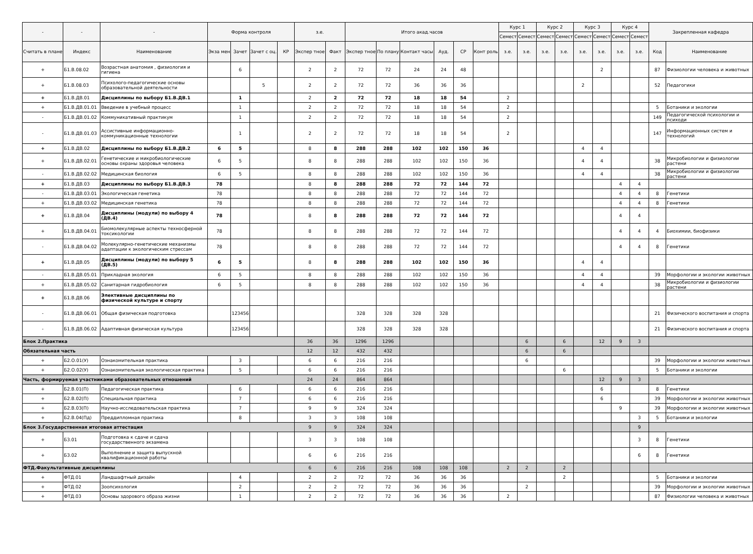| - | - | - | Форма контроля | | | | з.е. | | Итого акад.часов | | | | | | Курс 1 | | Курс 2 | | Курс 3 | | Курс 4 | | Закрепленная кафедра | |
| --- | --- | --- | --- | --- | --- | --- | --- | --- | --- | --- | --- | --- | --- | --- | --- | --- | --- | --- | --- | --- | --- | --- | --- | --- |
| | | | | | | | | | | | | | | | Семест | Семест | Семест | Семест | Семест | Семест | Семест | Семест | | |
| Считать в плане | Индекс | Наименование | Экза мен | Зачет | Зачет с оц. | КР | Экспер тное | Факт | Экспер тное | По плану | Контакт часы | Ауд. | СР | Конт роль | з.е. | з.е. | з.е. | з.е. | з.е. | з.е. | з.е. | з.е. | Код | Наименование |
| + | Б1.В.08.02 | Возрастная анатомия , физиология и гигиена | | 6 | | | 2 | 2 | 72 | 72 | 24 | 24 | 48 | | | | | | | 2 | | | 87 | Физиологии человека и животных |
| + | Б1.В.08.03 | Психолого-педагогические основы образовательной деятельности | | | 5 | | 2 | 2 | 72 | 72 | 36 | 36 | 36 | | | | | | 2 | | | | 52 | Педагогики |
| + | Б1.В.ДВ.01 | Дисциплины по выбору Б1.В.ДВ.1 | | 1 | | | 2 | 2 | 72 | 72 | 18 | 18 | 54 | | 2 | | | | | | | | | |
| + | Б1.В.ДВ.01.01 | Введение в учебный процесс | | 1 | | | 2 | 2 | 72 | 72 | 18 | 18 | 54 | | 2 | | | | | | | | 5 | Ботаники и экологии |
| - | Б1.В.ДВ.01.02 | Коммуникативный практикум | | 1 | | | 2 | 2 | 72 | 72 | 18 | 18 | 54 | | 2 | | | | | | | | 149 | Педагогической психологии и психоди |
| - | Б1.В.ДВ.01.03 | Ассистивные информационно-коммуникационные технологии | | 1 | | | 2 | 2 | 72 | 72 | 18 | 18 | 54 | | 2 | | | | | | | | 147 | Информационных систем и технологий |
| + | Б1.В.ДВ.02 | Дисциплины по выбору Б1.В.ДВ.2 | 6 | 5 | | | 8 | 8 | 288 | 288 | 102 | 102 | 150 | 36 | | | | | 4 | 4 | | | | |
| + | Б1.В.ДВ.02.01 | Генетические и микробиологические основы охраны здоровья человека | 6 | 5 | | | 8 | 8 | 288 | 288 | 102 | 102 | 150 | 36 | | | | | 4 | 4 | | | 38 | Микробиологии и физиологии растени |
| - | Б1.В.ДВ.02.02 | Медицинская биология | 6 | 5 | | | 8 | 8 | 288 | 288 | 102 | 102 | 150 | 36 | | | | | 4 | 4 | | | 38 | Микробиологии и физиологии растени |
| + | Б1.В.ДВ.03 | Дисциплины по выбору Б1.В.ДВ.3 | 78 | | | | 8 | 8 | 288 | 288 | 72 | 72 | 144 | 72 | | | | | | | 4 | 4 | | |
| - | Б1.В.ДВ.03.01 | Экологическая генетика | 78 | | | | 8 | 8 | 288 | 288 | 72 | 72 | 144 | 72 | | | | | | | 4 | 4 | 8 | Генетики |
| + | Б1.В.ДВ.03.02 | Медицинская генетика | 78 | | | | 8 | 8 | 288 | 288 | 72 | 72 | 144 | 72 | | | | | | | 4 | 4 | 8 | Генетики |
| + | Б1.В.ДВ.04 | Дисциплины (модули) по выбору 4 (ДВ.4) | 78 | | | | 8 | 8 | 288 | 288 | 72 | 72 | 144 | 72 | | | | | | | 4 | 4 | | |
| + | Б1.В.ДВ.04.01 | Биомолекулярные аспекты техносферной токсикологии | 78 | | | | 8 | 8 | 288 | 288 | 72 | 72 | 144 | 72 | | | | | | | 4 | 4 | 4 | Биохимии, биофизики |
| - | Б1.В.ДВ.04.02 | Молекулярно-генетические механизмы адаптации к экологическим стрессам | 78 | | | | 8 | 8 | 288 | 288 | 72 | 72 | 144 | 72 | | | | | | | 4 | 4 | 8 | Генетики |
| + | Б1.В.ДВ.05 | Дисциплины (модули) по выбору 5 (ДВ.5) | 6 | 5 | | | 8 | 8 | 288 | 288 | 102 | 102 | 150 | 36 | | | | | 4 | 4 | | | | |
| - | Б1.В.ДВ.05.01 | Прикладная экология | 6 | 5 | | | 8 | 8 | 288 | 288 | 102 | 102 | 150 | 36 | | | | | 4 | 4 | | | 39 | Морфологии и экологии животных |
| + | Б1.В.ДВ.05.02 | Санитарная гидробиология | 6 | 5 | | | 8 | 8 | 288 | 288 | 102 | 102 | 150 | 36 | | | | | 4 | 4 | | | 38 | Микробиологии и физиологии растени |
| + | Б1.В.ДВ.06 | Элективные дисциплины по физической культуре и спорту | | | | | | | | | | | | | | | | | | | | | | |
| - | Б1.В.ДВ.06.01 | Общая физическая подготовка | | 123456 | | | | | 328 | 328 | 328 | 328 | | | | | | | | | | | 21 | Физического воспитания и спорта |
| - | Б1.В.ДВ.06.02 | Адаптивная физическая культура | | 123456 | | | | | 328 | 328 | 328 | 328 | | | | | | | | | | | 21 | Физического воспитания и спорта |
| Блок 2.Практика | | | | | | | 36 | 36 | 1296 | 1296 | | | | | | 6 | | 6 | | 12 | 9 | 3 | | |
| Обязательная часть | | | | | | | 12 | 12 | 432 | 432 | | | | | | 6 | | 6 | | | | | | |
| + | Б2.О.01(У) | Ознакомительная практика | | 3 | | | 6 | 6 | 216 | 216 | | | | | | 6 | | | | | | | 39 | Морфологии и экологии животных |
| + | Б2.О.02(У) | Ознакомительная экологическая практика | | 5 | | | 6 | 6 | 216 | 216 | | | | | | | | 6 | | | | | 5 | Ботаники и экологии |
| Часть, формируемая участниками образовательных отношений | | | | | | | 24 | 24 | 864 | 864 | | | | | | | | | | 12 | 9 | 3 | | |
| + | Б2.В.01(П) | Педагогическая практика | | 6 | | | 6 | 6 | 216 | 216 | | | | | | | | | | 6 | | | 8 | Генетики |
| + | Б2.В.02(П) | Специальная практика | | 7 | | | 6 | 6 | 216 | 216 | | | | | | | | | | 6 | | | 39 | Морфологии и экологии животных |
| + | Б2.В.03(П) | Научно-исследовательская практика | | 7 | | | 9 | 9 | 324 | 324 | | | | | | | | | | | 9 | | 39 | Морфологии и экологии животных |
| + | Б2.В.04(Пд) | Преддипломная практика | | 8 | | | 3 | 3 | 108 | 108 | | | | | | | | | | | | 3 | 5 | Ботаники и экологии |
| Блок 3.Государственная итоговая аттестация | | | | | | | 9 | 9 | 324 | 324 | | | | | | | | | | | | 9 | | |
| + | Б3.01 | Подготовка к сдаче и сдача государственного экзамена | | | | | 3 | 3 | 108 | 108 | | | | | | | | | | | | 3 | 8 | Генетики |
| + | Б3.02 | Выполнение и защита выпускной квалификационной работы | | | | | 6 | 6 | 216 | 216 | | | | | | | | | | | | 6 | 8 | Генетики |
| ФТД.Факультативные дисциплины | | | | | | | 6 | 6 | 216 | 216 | 108 | 108 | 108 | | 2 | 2 | | 2 | | | | | | |
| + | ФТД.01 | Ландшафтный дизайн | | 4 | | | 2 | 2 | 72 | 72 | 36 | 36 | 36 | | | | | 2 | | | | | 5 | Ботаники и экологии |
| + | ФТД.02 | Зоопсихология | | 2 | | | 2 | 2 | 72 | 72 | 36 | 36 | 36 | | | 2 | | | | | | | 39 | Морфологии и экологии животных |
| + | ФТД.03 | Основы здорового образа жизни | | 1 | | | 2 | 2 | 72 | 72 | 36 | 36 | 36 | | 2 | | | | | | | | 87 | Физиологии человека и животных |